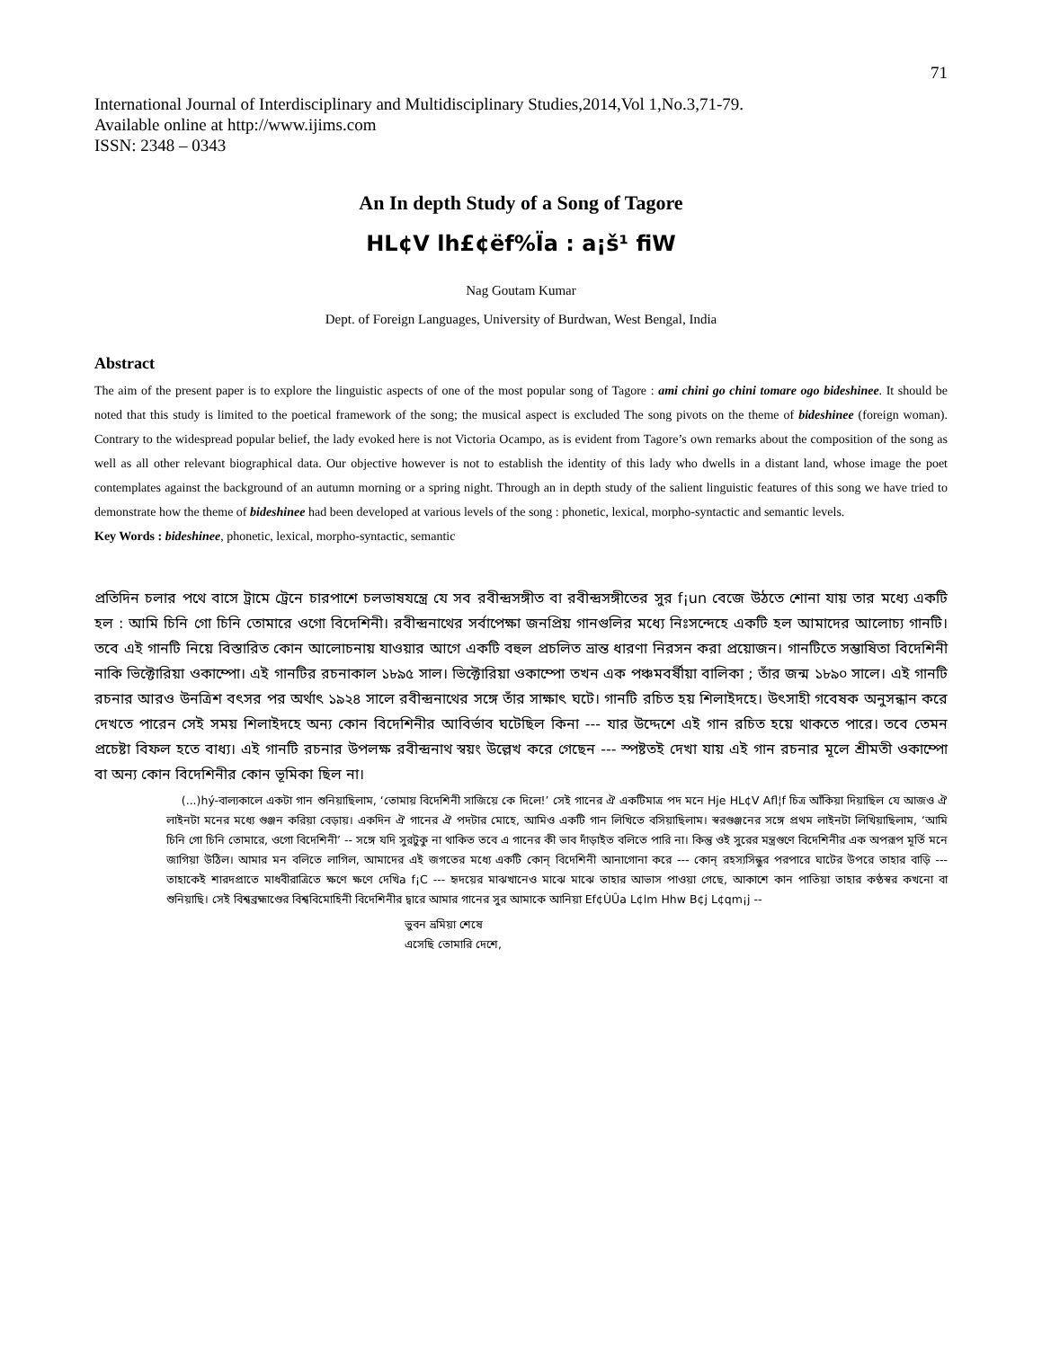71
International Journal of Interdisciplinary and Multidisciplinary Studies,2014,Vol 1,No.3,71-79.
Available online at http://www.ijims.com
ISSN: 2348 – 0343
An In depth Study of a Song of Tagore
HL¢V lh£¢ëf%Ïa : a¡š¹ fiW
Nag Goutam Kumar
Dept. of Foreign Languages, University of Burdwan, West Bengal, India
Abstract
The aim of the present paper is to explore the linguistic aspects of one of the most popular song of Tagore : ami chini go chini tomare ogo bideshinee. It should be noted that this study is limited to the poetical framework of the song; the musical aspect is excluded The song pivots on the theme of bideshinee (foreign woman). Contrary to the widespread popular belief, the lady evoked here is not Victoria Ocampo, as is evident from Tagore’s own remarks about the composition of the song as well as all other relevant biographical data. Our objective however is not to establish the identity of this lady who dwells in a distant land, whose image the poet contemplates against the background of an autumn morning or a spring night. Through an in depth study of the salient linguistic features of this song we have tried to demonstrate how the theme of bideshinee had been developed at various levels of the song : phonetic, lexical, morpho-syntactic and semantic levels.
Key Words : bideshinee, phonetic, lexical, morpho-syntactic, semantic
প্রতিদিন চলার পথে বাসে ট্রামে ট্রেনে চারপাশে চলভাষযন্ত্রে যে সব রবীন্দ্রসঙ্গীত বা রবীন্দ্রসঙ্গীতের সুর f¡un বেজে উঠতে শোনা যায় তার মধ্যে একটি হল : আমি চিনি গো চিনি তোমারে ওগো বিদেশিনী। রবীন্দ্রনাথের সর্বাপেক্ষা জনপ্রিয় গানগুলির মধ্যে নিঃসন্দেহে একটি হল আমাদের আলোচ্য গানটি। তবে এই গানটি নিয়ে বিস্তারিত কোন আলোচনায় যাওয়ার আগে একটি বহুল প্রচলিত ভ্রান্ত ধারণা নিরসন করা প্রয়োজন। গানটিতে সম্ভাষিতা বিদেশিনী নাকি ভিক্টোরিয়া ওকাম্পো। এই গানটির রচনাকাল ১৮৯৫ সাল। ভিক্টোরিয়া ওকাম্পো তখন এক পঞ্চমবর্ষীয়া বালিকা ; তাঁর জন্ম ১৮৯০ সালে। এই গানটি রচনার আরও উনত্রিশ বৎসর পর অর্থাৎ ১৯২৪ সালে রবীন্দ্রনাথের সঙ্গে তাঁর সাক্ষাৎ ঘটে। গানটি রচিত হয় শিলাইদহে। উৎসাহী গবেষক অনুসন্ধান করে দেখতে পারেন সেই সময় শিলাইদহে অন্য কোন বিদেশিনীর আবির্ভাব ঘটেছিল কিনা --- যার উদ্দেশে এই গান রচিত হয়ে থাকতে পারে। তবে তেমন প্রচেষ্টা বিফল হতে বাধ্য। এই গানটি রচনার উপলক্ষ রবীন্দ্রনাথ স্বয়ং উল্লেখ করে গেছেন --- স্পষ্টতই দেখা যায় এই গান রচনার মূলে শ্রীমতী ওকাম্পো বা অন্য কোন বিদেশিনীর কোন ভূমিকা ছিল না।
(...)hý-বাল্যকালে একটা গান শুনিয়াছিলাম, ‘তোমায় বিদেশিনী সাজিয়ে কে দিলে!’ সেই গানের ঐ একটিমাত্র পদ মনে Hje HL¢V Afl¦f চিত্র আঁকিয়া দিয়াছিল যে আজও ঐ লাইনটা মনের মধ্যে গুঞ্জন করিয়া বেড়ায়। একদিন ঐ গানের ঐ পদটার মোহে, আমিও একটি গান লিখিতে বসিয়াছিলাম। স্বরগুঞ্জনের সঙ্গে প্রথম লাইনটা লিখিয়াছিলাম, ‘আমি চিনি গো চিনি তোমারে, ওগো বিদেশিনী’ -- সঙ্গে যদি সুরটুকু না থাকিত তবে এ গানের কী ভাব দাঁড়াইত বলিতে পারি না। কিন্তু ওই সুরের মন্ত্রগুণে বিদেশিনীর এক অপরূপ মূর্তি মনে জাগিয়া উঠিল। আমার মন বলিতে লাগিল, আমাদের এই জগতের মধ্যে একটি কোন্ বিদেশিনী আনাগোনা করে --- কোন্ রহস্যসিন্ধুর পরপারে ঘাটের উপরে তাহার বাড়ি --- তাহাকেই শারদপ্রাতে মাধবীরাত্রিতে ক্ষণে ক্ষণে দেখিa f¡C --- হৃদয়ের মাঝখানেও মাঝে মাঝে তাহার আভাস পাওয়া গেছে, আকাশে কান পাতিয়া তাহার কণ্ঠস্বর কখনো বা শুনিয়াছি। সেই বিশ্বব্রহ্মাণ্ডের বিশ্ববিমোহিনী বিদেশিনীর দ্বারে আমার গানের সুর আমাকে আনিয়া Ef¢ÙÛa L¢lm Hhw B¢j L¢qm¡j --
ভুবন ভ্রমিয়া শেষে
এসেছি তোমারি দেশে,